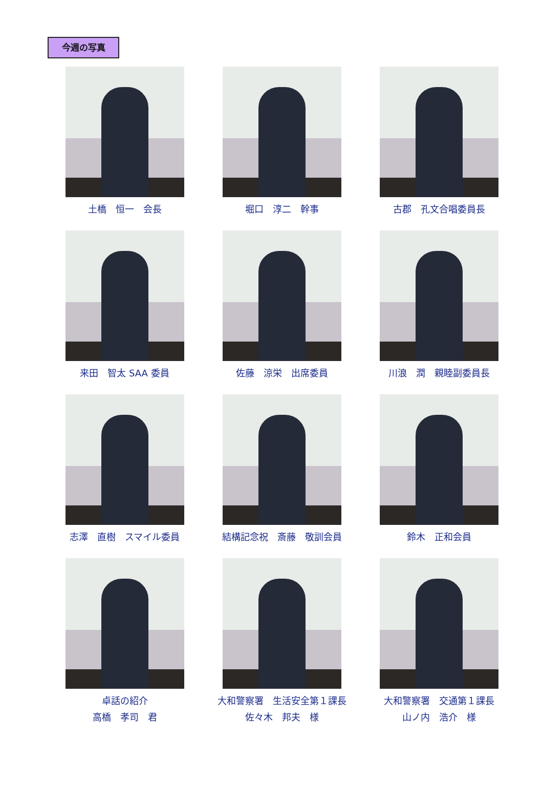今週の写真
土橋　恒一　会長
堀口　淳二　幹事
古郡　孔文合唱委員長
来田　智太 SAA 委員
佐藤　涼栄　出席委員
川浪　潤　親睦副委員長
志澤　直樹　スマイル委員
結構記念祝　斎藤　敬訓会員
鈴木　正和会員
卓話の紹介
高橋　孝司　君
大和警察署　生活安全第１課長
佐々木　邦夫　様
大和警察署　交通第１課長
山ノ内　浩介　様